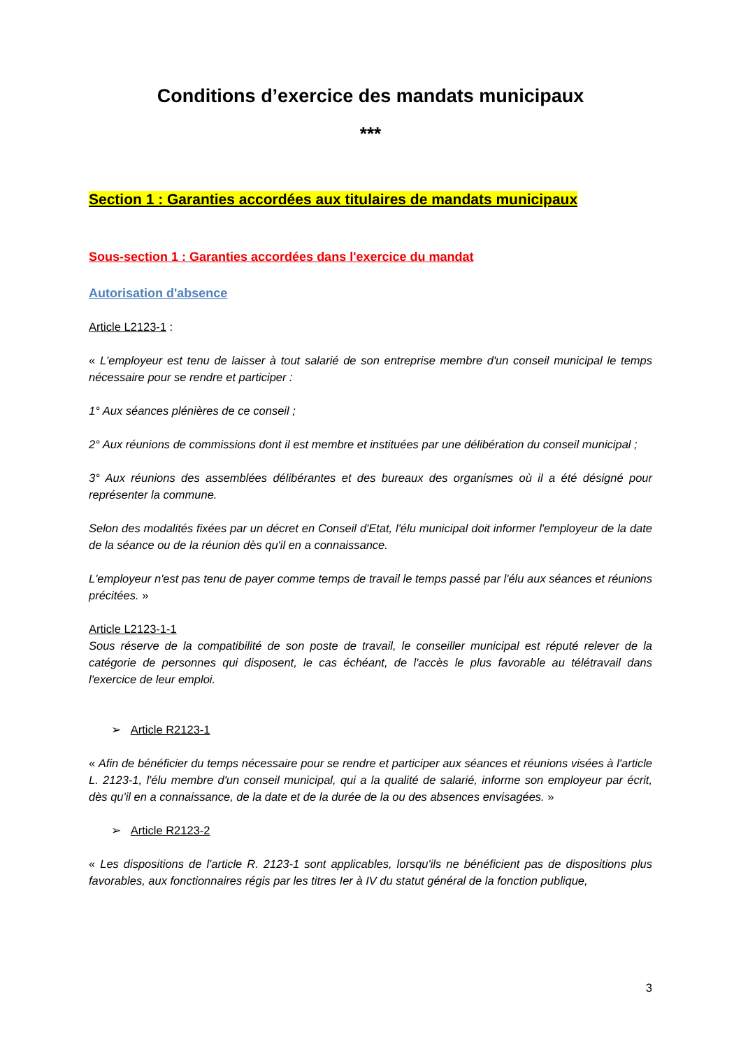Conditions d’exercice des mandats municipaux
***
Section 1 : Garanties accordées aux titulaires de mandats municipaux
Sous-section 1 : Garanties accordées dans l'exercice du mandat
Autorisation d'absence
Article L2123-1 :
« L'employeur est tenu de laisser à tout salarié de son entreprise membre d'un conseil municipal le temps nécessaire pour se rendre et participer :
1° Aux séances plénières de ce conseil ;
2° Aux réunions de commissions dont il est membre et instituées par une délibération du conseil municipal ;
3° Aux réunions des assemblées délibérantes et des bureaux des organismes où il a été désigné pour représenter la commune.
Selon des modalités fixées par un décret en Conseil d'Etat, l'élu municipal doit informer l'employeur de la date de la séance ou de la réunion dès qu'il en a connaissance.
L'employeur n'est pas tenu de payer comme temps de travail le temps passé par l'élu aux séances et réunions précitées. »
Article L2123-1-1
Sous réserve de la compatibilité de son poste de travail, le conseiller municipal est réputé relever de la catégorie de personnes qui disposent, le cas échéant, de l'accès le plus favorable au télétravail dans l'exercice de leur emploi.
➢ Article R2123-1
« Afin de bénéficier du temps nécessaire pour se rendre et participer aux séances et réunions visées à l'article L. 2123-1, l'élu membre d'un conseil municipal, qui a la qualité de salarié, informe son employeur par écrit, dès qu'il en a connaissance, de la date et de la durée de la ou des absences envisagées. »
➢ Article R2123-2
« Les dispositions de l'article R. 2123-1 sont applicables, lorsqu'ils ne bénéficient pas de dispositions plus favorables, aux fonctionnaires régis par les titres Ier à IV du statut général de la fonction publique,
3